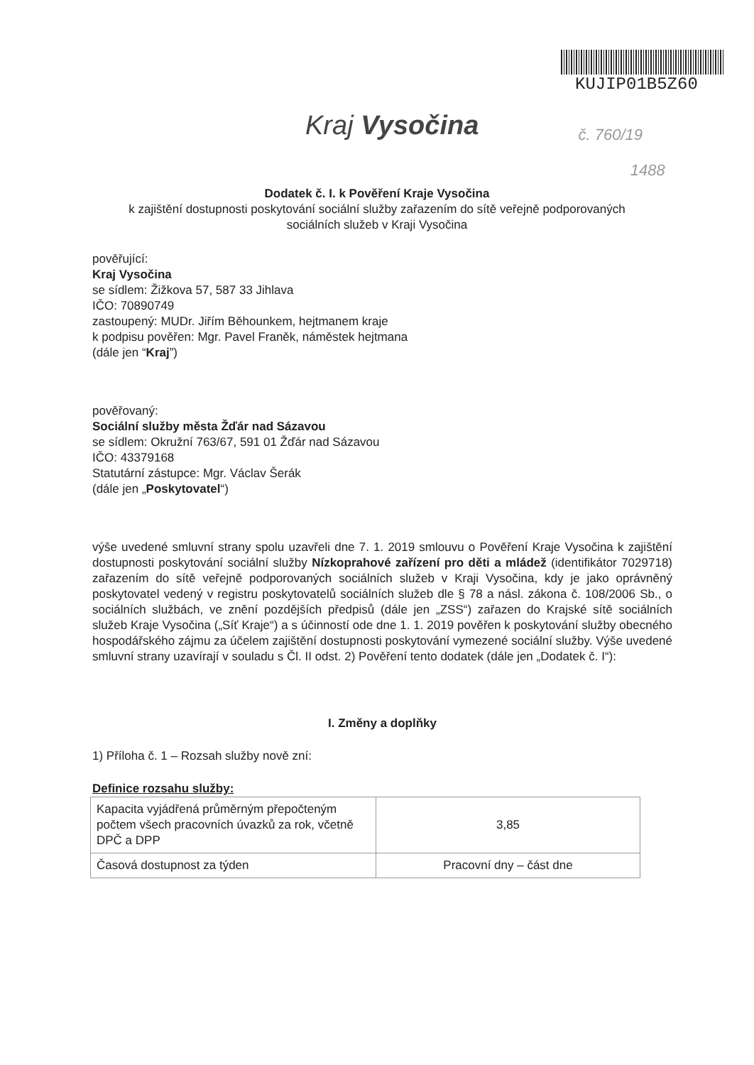KUJIP01B5Z60
Kraj Vysočina
č. 760/19
1488
Dodatek č. I. k Pověření Kraje Vysočina
k zajištění dostupnosti poskytování sociální služby zařazením do sítě veřejně podporovaných
sociálních služeb v Kraji Vysočina
pověřující:
Kraj Vysočina
se sídlem: Žižkova 57, 587 33 Jihlava
IČO: 70890749
zastoupený: MUDr. Jiřím Běhounkem, hejtmanem kraje
k podpisu pověřen: Mgr. Pavel Franěk, náměstek hejtmana
(dále jen “Kraj”)
pověřovaný:
Sociální služby města Žďár nad Sázavou
se sídlem: Okružní 763/67, 591 01 Žďár nad Sázavou
IČO: 43379168
Statutární zástupce: Mgr. Václav Šerák
(dále jen „Poskytovatel“)
výše uvedené smluvní strany spolu uzavřeli dne 7. 1. 2019 smlouvu o Pověření Kraje Vysočina k zajištění dostupnosti poskytování sociální služby Nízkoprahové zařízení pro děti a mládež (identifikátor 7029718) zařazením do sítě veřejně podporovaných sociálních služeb v Kraji Vysočina, kdy je jako oprávněný poskytovatel vedený v registru poskytovatelů sociálních služeb dle § 78 a násl. zákona č. 108/2006 Sb., o sociálních službách, ve znění pozdějších předpisů (dále jen „ZSS“) zařazen do Krajské sítě sociálních služeb Kraje Vysočina („Síť Kraje“) a s účinností ode dne 1. 1. 2019 pověřen k poskytování služby obecného hospodářského zájmu za účelem zajištění dostupnosti poskytování vymezené sociální služby. Výše uvedené smluvní strany uzavírají v souladu s Čl. II odst. 2) Pověření tento dodatek (dále jen „Dodatek č. I“):
I. Změny a doplňky
1) Příloha č. 1 – Rozsah služby nově zní:
Definice rozsahu služby:
| Kapacita vyjádřená průměrným přepočteným počtem všech pracovních úvazků za rok, včetně DPČ a DPP | 3,85 |
| Časová dostupnost za týden | Pracovní dny – část dne |